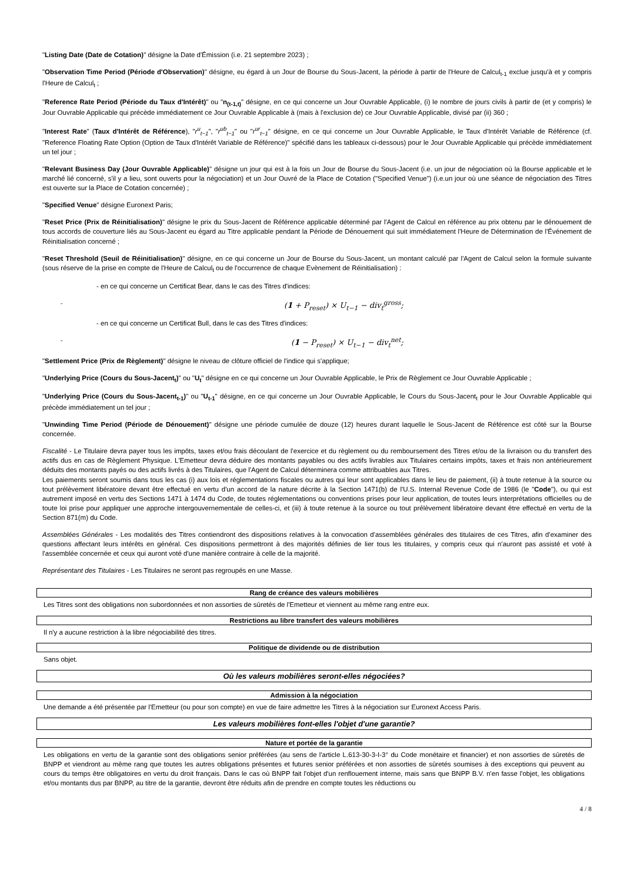"Listing Date (Date de Cotation)" désigne la Date d'Émission (i.e. 21 septembre 2023) ;
"Observation Time Period (Période d'Observation)" désigne, eu égard à un Jour de Bourse du Sous-Jacent, la période à partir de l'Heure de Calcul<sub>t-1</sub> exclue jusqu'à et y compris l'Heure de Calcul<sub>t</sub> ;
"Reference Rate Period (Période du Taux d'Intérêt)" ou "n<sub>(t-1,t)</sub>" désigne, en ce qui concerne un Jour Ouvrable Applicable, (i) le nombre de jours civils à partir de (et y compris) le Jour Ouvrable Applicable qui précède immédiatement ce Jour Ouvrable Applicable à (mais à l'exclusion de) ce Jour Ouvrable Applicable, divisé par (ii) 360 ;
"Interest Rate" (Taux d'Intérêt de Référence), "r<sup>u</sup><sub>t−1</sub>", "r<sup>ub</sup><sub>t−1</sub>" ou "r<sup>ur</sup><sub>t−1</sub>" désigne, en ce qui concerne un Jour Ouvrable Applicable, le Taux d'Intérêt Variable de Référence (cf. "Reference Floating Rate Option (Option de Taux d'Intérêt Variable de Référence)" spécifié dans les tableaux ci-dessous) pour le Jour Ouvrable Applicable qui précède immédiatement un tel jour ;
"Relevant Business Day (Jour Ouvrable Applicable)" désigne un jour qui est à la fois un Jour de Bourse du Sous-Jacent (i.e. un jour de négociation où la Bourse applicable et le marché lié concerné, s'il y a lieu, sont ouverts pour la négociation) et un Jour Ouvré de la Place de Cotation ("Specified Venue") (i.e.un jour où une séance de négociation des Titres est ouverte sur la Place de Cotation concernée) ;
"Specified Venue" désigne Euronext Paris;
"Reset Price (Prix de Réinitialisation)" désigne le prix du Sous-Jacent de Référence applicable déterminé par l'Agent de Calcul en référence au prix obtenu par le dénouement de tous accords de couverture liés au Sous-Jacent eu égard au Titre applicable pendant la Période de Dénouement qui suit immédiatement l'Heure de Détermination de l'Événement de Réinitialisation concerné ;
"Reset Threshold (Seuil de Réinitialisation)" désigne, en ce qui concerne un Jour de Bourse du Sous-Jacent, un montant calculé par l'Agent de Calcul selon la formule suivante (sous réserve de la prise en compte de l'Heure de Calcul<sub>t</sub> ou de l'occurrence de chaque Evènement de Réinitialisation) :
- en ce qui concerne un Certificat Bear, dans le cas des Titres d'indices:
- (1 + P<sub>reset</sub>) × U<sub>t−1</sub> − div<sub>t</sub><sup>gross</sup>;
- en ce qui concerne un Certificat Bull, dans le cas des Titres d'indices:
- (1 − P<sub>reset</sub>) × U<sub>t−1</sub> − div<sub>t</sub><sup>net</sup>;
"Settlement Price (Prix de Règlement)" désigne le niveau de clôture officiel de l'indice qui s'applique;
"Underlying Price (Cours du Sous-Jacent<sub>t</sub>)" ou "U<sub>t</sub>" désigne en ce qui concerne un Jour Ouvrable Applicable, le Prix de Règlement ce Jour Ouvrable Applicable ;
"Underlying Price (Cours du Sous-Jacent<sub>t-1</sub>)" ou "U<sub>t-1</sub>" désigne, en ce qui concerne un Jour Ouvrable Applicable, le Cours du Sous-Jacent<sub>t</sub> pour le Jour Ouvrable Applicable qui précède immédiatement un tel jour ;
"Unwinding Time Period (Période de Dénouement)" désigne une période cumulée de douze (12) heures durant laquelle le Sous-Jacent de Référence est côté sur la Bourse concernée.
Fiscalité - Le Titulaire devra payer tous les impôts, taxes et/ou frais découlant de l'exercice et du règlement ou du remboursement des Titres et/ou de la livraison ou du transfert des actifs dus en cas de Règlement Physique. L'Emetteur devra déduire des montants payables ou des actifs livrables aux Titulaires certains impôts, taxes et frais non antérieurement déduits des montants payés ou des actifs livrés à des Titulaires, que l'Agent de Calcul déterminera comme attribuables aux Titres.
Les paiements seront soumis dans tous les cas (i) aux lois et réglementations fiscales ou autres qui leur sont applicables dans le lieu de paiement, (ii) à toute retenue à la source ou tout prélèvement libératoire devant être effectué en vertu d'un accord de la nature décrite à la Section 1471(b) de l'U.S. Internal Revenue Code de 1986 (le "Code"), ou qui est autrement imposé en vertu des Sections 1471 à 1474 du Code, de toutes réglementations ou conventions prises pour leur application, de toutes leurs interprétations officielles ou de toute loi prise pour appliquer une approche intergouvernementale de celles-ci, et (iii) à toute retenue à la source ou tout prélèvement libératoire devant être effectué en vertu de la Section 871(m) du Code.
Assemblées Générales - Les modalités des Titres contiendront des dispositions relatives à la convocation d'assemblées générales des titulaires de ces Titres, afin d'examiner des questions affectant leurs intérêts en général. Ces dispositions permettront à des majorités définies de lier tous les titulaires, y compris ceux qui n'auront pas assisté et voté à l'assemblée concernée et ceux qui auront voté d'une manière contraire à celle de la majorité.
Représentant des Titulaires - Les Titulaires ne seront pas regroupés en une Masse.
Rang de créance des valeurs mobilières
Les Titres sont des obligations non subordonnées et non assorties de sûretés de l'Emetteur et viennent au même rang entre eux.
Restrictions au libre transfert des valeurs mobilières
Il n'y a aucune restriction à la libre négociabilité des titres.
Politique de dividende ou de distribution
Sans objet.
Où les valeurs mobilières seront-elles négociées?
Admission à la négociation
Une demande a été présentée par l'Emetteur (ou pour son compte) en vue de faire admettre les Titres à la négociation sur Euronext Access Paris.
Les valeurs mobilières font-elles l'objet d'une garantie?
Nature et portée de la garantie
Les obligations en vertu de la garantie sont des obligations senior préférées (au sens de l'article L.613-30-3-I-3° du Code monétaire et financier) et non assorties de sûretés de BNPP et viendront au même rang que toutes les autres obligations présentes et futures senior préférées et non assorties de sûretés soumises à des exceptions qui peuvent au cours du temps être obligatoires en vertu du droit français. Dans le cas où BNPP fait l'objet d'un renflouement interne, mais sans que BNPP B.V. n'en fasse l'objet, les obligations et/ou montants dus par BNPP, au titre de la garantie, devront être réduits afin de prendre en compte toutes les réductions ou
4 / 8